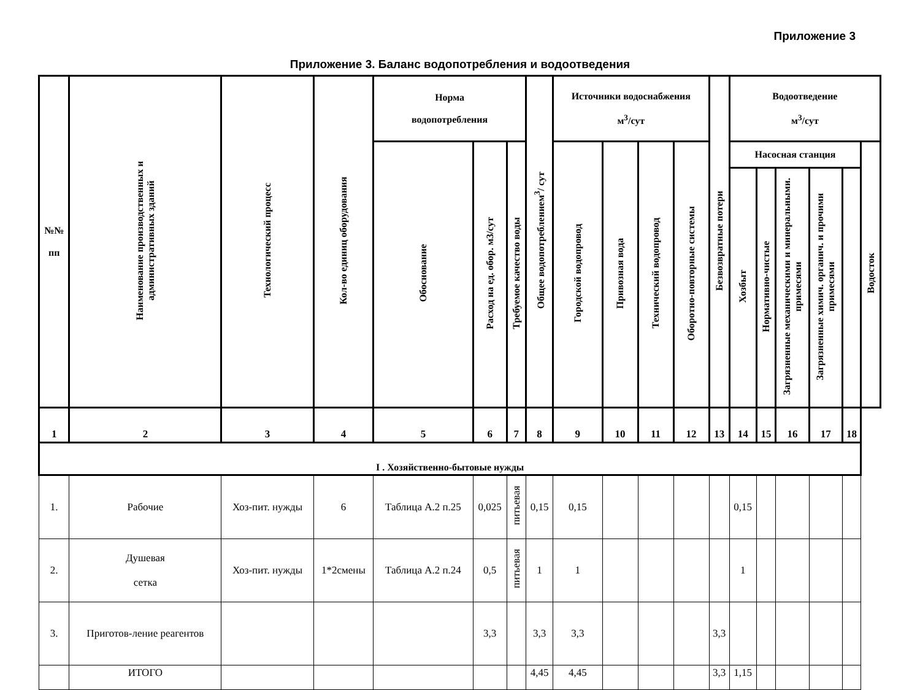Приложение 3
Приложение 3. Баланс водопотребления и водоотведения
| №№ пп | Наименование производственных и административных зданий | Технологический процесс | Кол-во единиц оборудования | Норма водопотребления | | | Общее водопотреблением<sup>3</sup>/ сут | Источники водоснабжения м<sup>3</sup>/сут | | | | Безвозвратные потери | Водоотведение м<sup>3</sup>/сут | | | | | |
| --- | --- | --- | --- | --- | --- | --- | --- | --- | --- | --- | --- | --- | --- | --- | --- | --- | --- | --- |
| | | | | Обоснование | Расход на ед. обор. м3/сут | Требуемое качество воды | | Городской водопровод | Привозная вода | Технический водопровод | Оборотно-повторные системы | | Насосная станция | | | | | Водосток |
| | | | | | | | | | | | | | Хозбыт | Нормативно-чистые | Загрязненные механическими и минеральными. примесями | Загрязненные химич. органич. и прочими примесями | | |
| 1 | 2 | 3 | 4 | 5 | 6 | 7 | 8 | 9 | 10 | 11 | 12 | 13 | 14 | 15 | 16 | 17 | 18 | |
| I . Хозяйственно-бытовые нужды | | | | | | | | | | | | | | | | | | |
| 1. | Рабочие | Хоз-пит. нужды | 6 | Таблица А.2 п.25 | 0,025 | питьевая | 0,15 | 0,15 | | | | | 0,15 | | | | | |
| 2. | Душевая сетка | Хоз-пит. нужды | 1*2смены | Таблица А.2 п.24 | 0,5 | питьевая | 1 | 1 | | | | | 1 | | | | | |
| 3. | Приготов-ление реагентов | | | | 3,3 | | 3,3 | 3,3 | | | | 3,3 | | | | | | |
| | ИТОГО | | | | | | 4,45 | 4,45 | | | | 3,3 | 1,15 | | | | | |